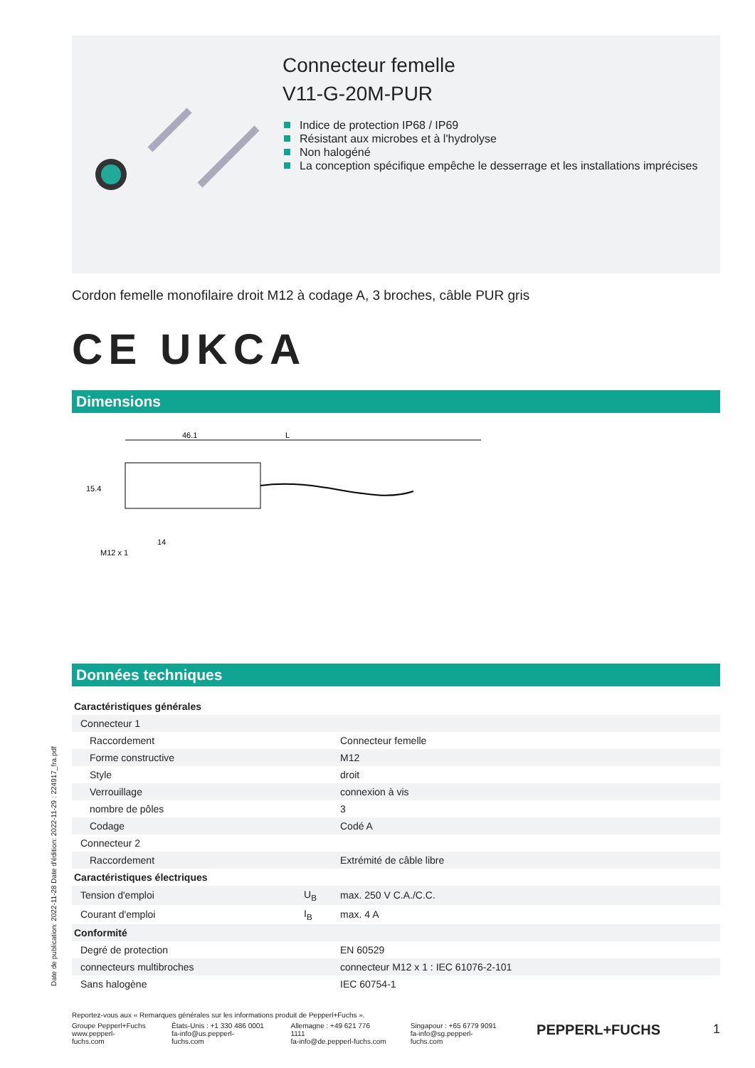Connecteur femelle
V11-G-20M-PUR
Indice de protection IP68 / IP69
Résistant aux microbes et à l'hydrolyse
Non halogéné
La conception spécifique empêche le desserrage et les installations imprécises
Cordon femelle monofilaire droit M12 à codage A, 3 broches, câble PUR gris
CE UKCA
Dimensions
46.1
L
15.4
M12 x 1
14
Données techniques
| Caractéristiques générales | | |
| Connecteur 1 | | |
| Raccordement | | Connecteur femelle |
| Forme constructive | | M12 |
| Style | | droit |
| Verrouillage | | connexion à vis |
| nombre de pôles | | 3 |
| Codage | | Codé A |
| Connecteur 2 | | |
| Raccordement | | Extrémité de câble libre |
| Caractéristiques électriques | | |
| Tension d'emploi | U<sub>B</sub> | max. 250 V C.A./C.C. |
| Courant d'emploi | I<sub>B</sub> | max. 4 A |
| Conformité | | |
| Degré de protection | | EN 60529 |
| connecteurs multibroches | | connecteur M12 x 1 : IEC 61076-2-101 |
| Sans halogène | | IEC 60754-1 |
Date de publication: 2022-11-28 Date d'édition: 2022-11-29 : 224917_fra.pdf
Reportez-vous aux « Remarques générales sur les informations produit de Pepperl+Fuchs ».
Groupe Pepperl+Fuchs
www.pepperl-fuchs.com
États-Unis : +1 330 486 0001
fa-info@us.pepperl-fuchs.com
Allemagne : +49 621 776 1111
fa-info@de.pepperl-fuchs.com
Singapour : +65 6779 9091
fa-info@sg.pepperl-fuchs.com
PEPPERL+FUCHS 1